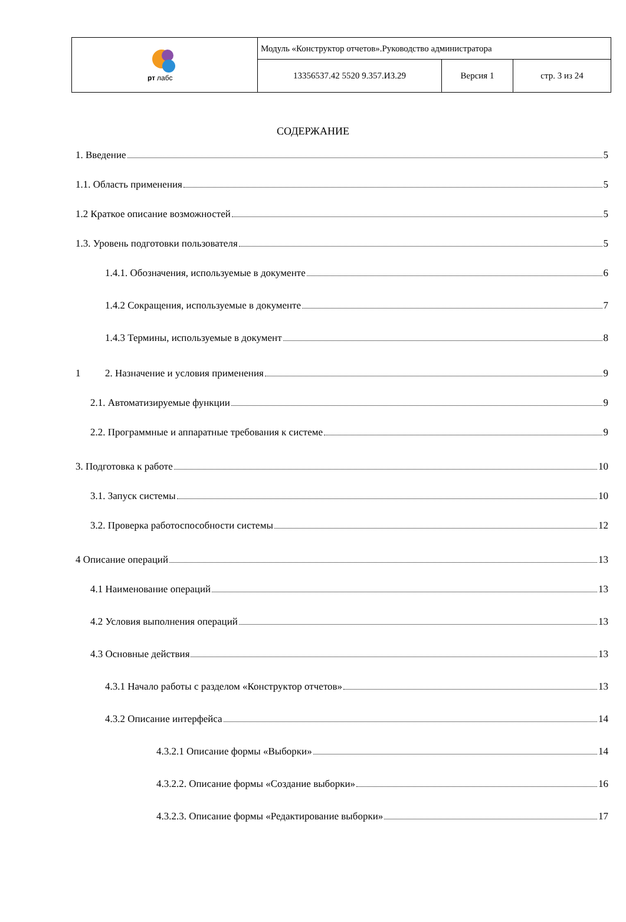| рт лабс | Модуль «Конструктор отчетов».Руководство администратора | | |
| | 13356537.42 5520 9.357.ИЗ.29 | Версия 1 | стр. 3 из 24 |
СОДЕРЖАНИЕ
1. Введение 5
1.1. Область применения 5
1.2 Краткое описание возможностей 5
1.3. Уровень подготовки пользователя 5
1.4.1. Обозначения, используемые в документе 6
1.4.2 Сокращения, используемые в документе 7
1.4.3 Термины, используемые в документ 8
1 2. Назначение и условия применения 9
2.1. Автоматизируемые функции 9
2.2. Программные и аппаратные требования к системе 9
3. Подготовка к работе 10
3.1. Запуск системы 10
3.2. Проверка работоспособности системы 12
4 Описание операций 13
4.1 Наименование операций 13
4.2 Условия выполнения операций 13
4.3 Основные действия 13
4.3.1 Начало работы с разделом «Конструктор отчетов» 13
4.3.2 Описание интерфейса 14
4.3.2.1 Описание формы «Выборки» 14
4.3.2.2. Описание формы «Создание выборки» 16
4.3.2.3. Описание формы «Редактирование выборки» 17